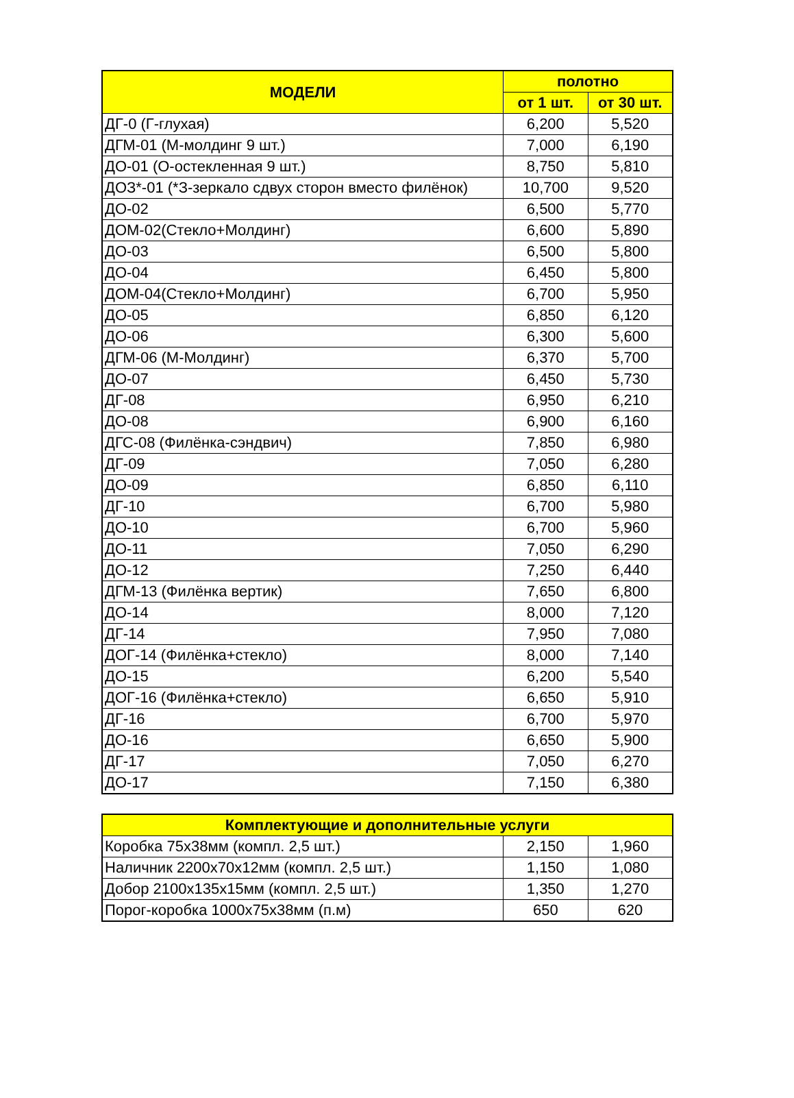| МОДЕЛИ | полотно | |
| --- | --- | --- |
| | от 1 шт. | от 30 шт. |
| ДГ-0 (Г-глухая) | 6,200 | 5,520 |
| ДГМ-01 (М-молдинг 9 шт.) | 7,000 | 6,190 |
| ДО-01 (О-остекленная 9 шт.) | 8,750 | 5,810 |
| ДОЗ*-01 (*З-зеркало сдвух сторон вместо филёнок) | 10,700 | 9,520 |
| ДО-02 | 6,500 | 5,770 |
| ДОМ-02(Стекло+Молдинг) | 6,600 | 5,890 |
| ДО-03 | 6,500 | 5,800 |
| ДО-04 | 6,450 | 5,800 |
| ДОМ-04(Стекло+Молдинг) | 6,700 | 5,950 |
| ДО-05 | 6,850 | 6,120 |
| ДО-06 | 6,300 | 5,600 |
| ДГМ-06 (М-Молдинг) | 6,370 | 5,700 |
| ДО-07 | 6,450 | 5,730 |
| ДГ-08 | 6,950 | 6,210 |
| ДО-08 | 6,900 | 6,160 |
| ДГС-08 (Филёнка-сэндвич) | 7,850 | 6,980 |
| ДГ-09 | 7,050 | 6,280 |
| ДО-09 | 6,850 | 6,110 |
| ДГ-10 | 6,700 | 5,980 |
| ДО-10 | 6,700 | 5,960 |
| ДО-11 | 7,050 | 6,290 |
| ДО-12 | 7,250 | 6,440 |
| ДГМ-13 (Филёнка вертик) | 7,650 | 6,800 |
| ДО-14 | 8,000 | 7,120 |
| ДГ-14 | 7,950 | 7,080 |
| ДОГ-14 (Филёнка+стекло) | 8,000 | 7,140 |
| ДО-15 | 6,200 | 5,540 |
| ДОГ-16 (Филёнка+стекло) | 6,650 | 5,910 |
| ДГ-16 | 6,700 | 5,970 |
| ДО-16 | 6,650 | 5,900 |
| ДГ-17 | 7,050 | 6,270 |
| ДО-17 | 7,150 | 6,380 |
| Комплектующие и дополнительные услуги | | |
| --- | --- | --- |
| Коробка 75х38мм (компл. 2,5 шт.) | 2,150 | 1,960 |
| Наличник 2200х70х12мм (компл. 2,5 шт.) | 1,150 | 1,080 |
| Добор 2100х135х15мм (компл. 2,5 шт.) | 1,350 | 1,270 |
| Порог-коробка 1000х75х38мм (п.м) | 650 | 620 |